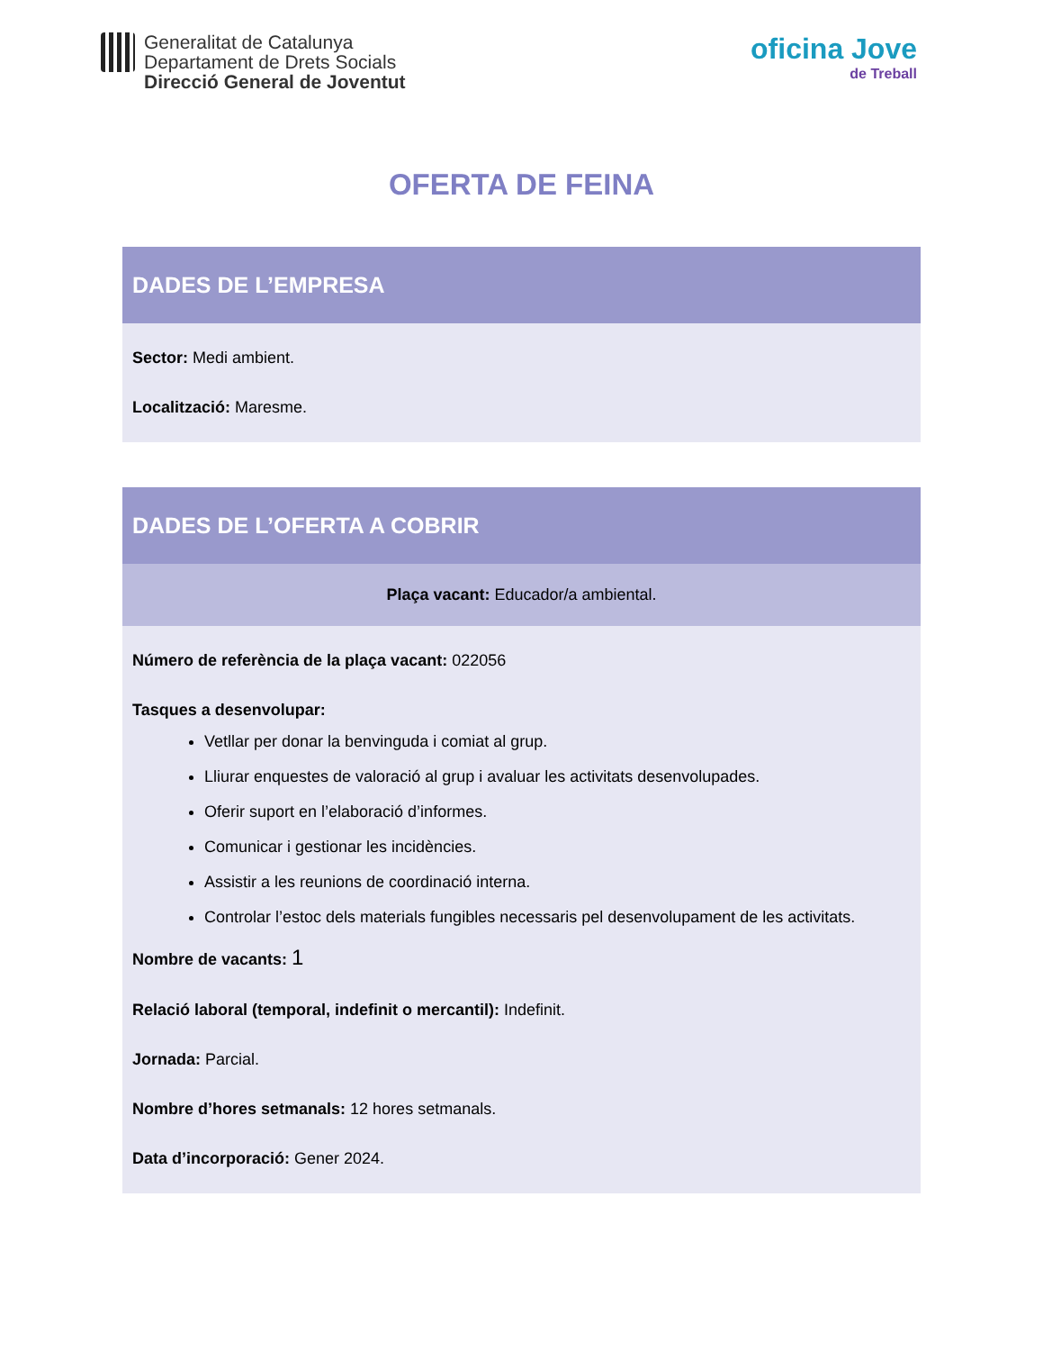Generalitat de Catalunya
Departament de Drets Socials
Direcció General de Joventut
oficina Jove
de Treball
OFERTA DE FEINA
DADES DE L’EMPRESA
Sector: Medi ambient.
Localització: Maresme.
DADES DE L’OFERTA A COBRIR
Plaça vacant: Educador/a ambiental.
Número de referència de la plaça vacant: 022056
Tasques a desenvolupar:
Vetllar per donar la benvinguda i comiat al grup.
Lliurar enquestes de valoració al grup i avaluar les activitats desenvolupades.
Oferir suport en l’elaboració d’informes.
Comunicar i gestionar les incidències.
Assistir a les reunions de coordinació interna.
Controlar l’estoc dels materials fungibles necessaris pel desenvolupament de les activitats.
Nombre de vacants: 1
Relació laboral (temporal, indefinit o mercantil): Indefinit.
Jornada: Parcial.
Nombre d’hores setmanals: 12 hores setmanals.
Data d’incorporació: Gener 2024.